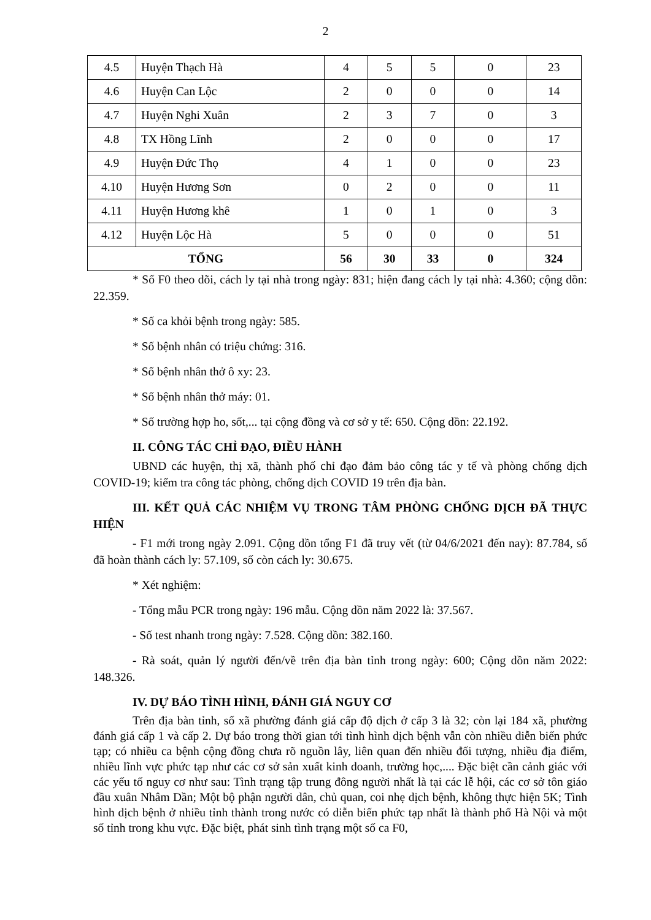2
| 4.5 | Huyện Thạch Hà | 4 | 5 | 5 | 0 | 23 |
| 4.6 | Huyện Can Lộc | 2 | 0 | 0 | 0 | 14 |
| 4.7 | Huyện Nghi Xuân | 2 | 3 | 7 | 0 | 3 |
| 4.8 | TX Hồng Lĩnh | 2 | 0 | 0 | 0 | 17 |
| 4.9 | Huyện Đức Thọ | 4 | 1 | 0 | 0 | 23 |
| 4.10 | Huyện Hương Sơn | 0 | 2 | 0 | 0 | 11 |
| 4.11 | Huyện Hương khê | 1 | 0 | 1 | 0 | 3 |
| 4.12 | Huyện Lộc Hà | 5 | 0 | 0 | 0 | 51 |
| TỔNG | | 56 | 30 | 33 | 0 | 324 |
* Số F0 theo dõi, cách ly tại nhà trong ngày: 831; hiện đang cách ly tại nhà: 4.360; cộng dồn: 22.359.
* Số ca khỏi bệnh trong ngày: 585.
* Số bệnh nhân có triệu chứng: 316.
* Số bệnh nhân thở ô xy: 23.
* Số bệnh nhân thở máy: 01.
* Số trường hợp ho, sốt,... tại cộng đồng và cơ sở y tế: 650. Cộng dồn: 22.192.
II. CÔNG TÁC CHỈ ĐẠO, ĐIỀU HÀNH
UBND các huyện, thị xã, thành phố chỉ đạo đảm bảo công tác y tế và phòng chống dịch COVID-19; kiểm tra công tác phòng, chống dịch COVID 19 trên địa bàn.
III. KẾT QUẢ CÁC NHIỆM VỤ TRONG TÂM PHÒNG CHỐNG DỊCH ĐÃ THỰC HIỆN
- F1 mới trong ngày 2.091. Cộng dồn tổng F1 đã truy vết (từ 04/6/2021 đến nay): 87.784, số đã hoàn thành cách ly: 57.109, số còn cách ly: 30.675.
* Xét nghiệm:
- Tổng mẫu PCR trong ngày: 196 mẫu. Cộng dồn năm 2022 là: 37.567.
- Số test nhanh trong ngày: 7.528. Cộng dồn: 382.160.
- Rà soát, quản lý người đến/về trên địa bàn tỉnh trong ngày: 600; Cộng dồn năm 2022: 148.326.
IV. DỰ BÁO TÌNH HÌNH, ĐÁNH GIÁ NGUY CƠ
Trên địa bàn tỉnh, số xã phường đánh giá cấp độ dịch ở cấp 3 là 32; còn lại 184 xã, phường đánh giá cấp 1 và cấp 2. Dự báo trong thời gian tới tình hình dịch bệnh vẫn còn nhiều diễn biến phức tạp; có nhiều ca bệnh cộng đồng chưa rõ nguồn lây, liên quan đến nhiều đối tượng, nhiều địa điểm, nhiều lĩnh vực phức tạp như các cơ sở sản xuất kinh doanh, trường học,.... Đặc biệt cần cảnh giác với các yếu tố nguy cơ như sau: Tình trạng tập trung đông người nhất là tại các lễ hội, các cơ sở tôn giáo đầu xuân Nhâm Dần; Một bộ phận người dân, chủ quan, coi nhẹ dịch bệnh, không thực hiện 5K; Tình hình dịch bệnh ở nhiều tỉnh thành trong nước có diễn biến phức tạp nhất là thành phố Hà Nội và một số tỉnh trong khu vực. Đặc biệt, phát sinh tình trạng một số ca F0,